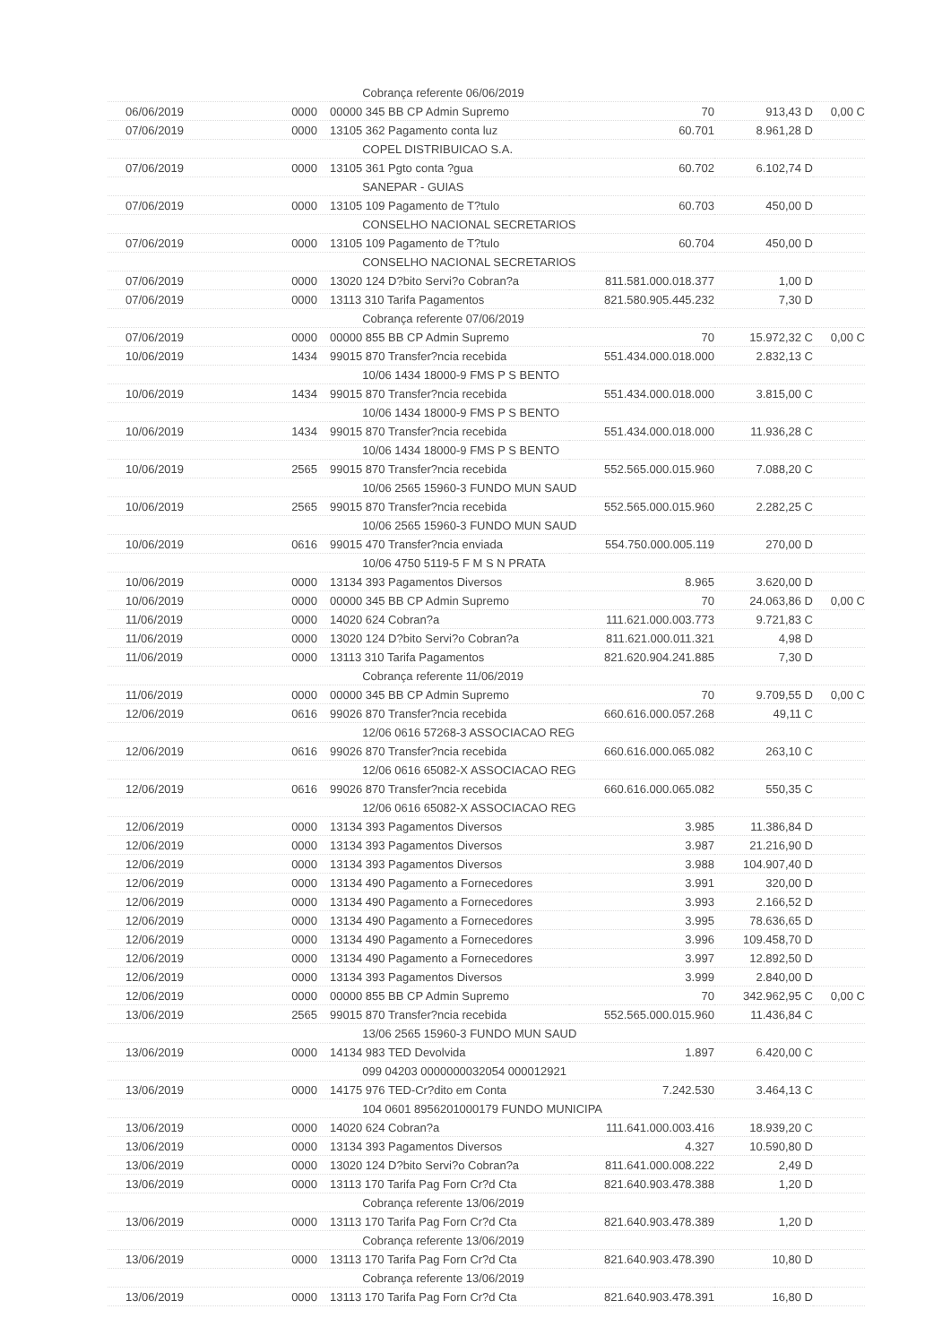| | | Cobrança referente 06/06/2019 | | | |
| 06/06/2019 | 0000 | 00000 345 BB CP Admin Supremo | 70 | 913,43 D | 0,00 C |
| 07/06/2019 | 0000 | 13105 362 Pagamento conta luz | 60.701 | 8.961,28 D | |
| | | COPEL DISTRIBUICAO S.A. | | | |
| 07/06/2019 | 0000 | 13105 361 Pgto conta ?gua | 60.702 | 6.102,74 D | |
| | | SANEPAR - GUIAS | | | |
| 07/06/2019 | 0000 | 13105 109 Pagamento de T?tulo | 60.703 | 450,00 D | |
| | | CONSELHO NACIONAL SECRETARIOS | | | |
| 07/06/2019 | 0000 | 13105 109 Pagamento de T?tulo | 60.704 | 450,00 D | |
| | | CONSELHO NACIONAL SECRETARIOS | | | |
| 07/06/2019 | 0000 | 13020 124 D?bito Servi?o Cobran?a | 811.581.000.018.377 | 1,00 D | |
| 07/06/2019 | 0000 | 13113 310 Tarifa Pagamentos | 821.580.905.445.232 | 7,30 D | |
| | | Cobrança referente 07/06/2019 | | | |
| 07/06/2019 | 0000 | 00000 855 BB CP Admin Supremo | 70 | 15.972,32 C | 0,00 C |
| 10/06/2019 | 1434 | 99015 870 Transfer?ncia recebida | 551.434.000.018.000 | 2.832,13 C | |
| | | 10/06 1434 18000-9 FMS P S BENTO | | | |
| 10/06/2019 | 1434 | 99015 870 Transfer?ncia recebida | 551.434.000.018.000 | 3.815,00 C | |
| | | 10/06 1434 18000-9 FMS P S BENTO | | | |
| 10/06/2019 | 1434 | 99015 870 Transfer?ncia recebida | 551.434.000.018.000 | 11.936,28 C | |
| | | 10/06 1434 18000-9 FMS P S BENTO | | | |
| 10/06/2019 | 2565 | 99015 870 Transfer?ncia recebida | 552.565.000.015.960 | 7.088,20 C | |
| | | 10/06 2565 15960-3 FUNDO MUN SAUD | | | |
| 10/06/2019 | 2565 | 99015 870 Transfer?ncia recebida | 552.565.000.015.960 | 2.282,25 C | |
| | | 10/06 2565 15960-3 FUNDO MUN SAUD | | | |
| 10/06/2019 | 0616 | 99015 470 Transfer?ncia enviada | 554.750.000.005.119 | 270,00 D | |
| | | 10/06 4750 5119-5 F M S N PRATA | | | |
| 10/06/2019 | 0000 | 13134 393 Pagamentos Diversos | 8.965 | 3.620,00 D | |
| 10/06/2019 | 0000 | 00000 345 BB CP Admin Supremo | 70 | 24.063,86 D | 0,00 C |
| 11/06/2019 | 0000 | 14020 624 Cobran?a | 111.621.000.003.773 | 9.721,83 C | |
| 11/06/2019 | 0000 | 13020 124 D?bito Servi?o Cobran?a | 811.621.000.011.321 | 4,98 D | |
| 11/06/2019 | 0000 | 13113 310 Tarifa Pagamentos | 821.620.904.241.885 | 7,30 D | |
| | | Cobrança referente 11/06/2019 | | | |
| 11/06/2019 | 0000 | 00000 345 BB CP Admin Supremo | 70 | 9.709,55 D | 0,00 C |
| 12/06/2019 | 0616 | 99026 870 Transfer?ncia recebida | 660.616.000.057.268 | 49,11 C | |
| | | 12/06 0616 57268-3 ASSOCIACAO REG | | | |
| 12/06/2019 | 0616 | 99026 870 Transfer?ncia recebida | 660.616.000.065.082 | 263,10 C | |
| | | 12/06 0616 65082-X ASSOCIACAO REG | | | |
| 12/06/2019 | 0616 | 99026 870 Transfer?ncia recebida | 660.616.000.065.082 | 550,35 C | |
| | | 12/06 0616 65082-X ASSOCIACAO REG | | | |
| 12/06/2019 | 0000 | 13134 393 Pagamentos Diversos | 3.985 | 11.386,84 D | |
| 12/06/2019 | 0000 | 13134 393 Pagamentos Diversos | 3.987 | 21.216,90 D | |
| 12/06/2019 | 0000 | 13134 393 Pagamentos Diversos | 3.988 | 104.907,40 D | |
| 12/06/2019 | 0000 | 13134 490 Pagamento a Fornecedores | 3.991 | 320,00 D | |
| 12/06/2019 | 0000 | 13134 490 Pagamento a Fornecedores | 3.993 | 2.166,52 D | |
| 12/06/2019 | 0000 | 13134 490 Pagamento a Fornecedores | 3.995 | 78.636,65 D | |
| 12/06/2019 | 0000 | 13134 490 Pagamento a Fornecedores | 3.996 | 109.458,70 D | |
| 12/06/2019 | 0000 | 13134 490 Pagamento a Fornecedores | 3.997 | 12.892,50 D | |
| 12/06/2019 | 0000 | 13134 393 Pagamentos Diversos | 3.999 | 2.840,00 D | |
| 12/06/2019 | 0000 | 00000 855 BB CP Admin Supremo | 70 | 342.962,95 C | 0,00 C |
| 13/06/2019 | 2565 | 99015 870 Transfer?ncia recebida | 552.565.000.015.960 | 11.436,84 C | |
| | | 13/06 2565 15960-3 FUNDO MUN SAUD | | | |
| 13/06/2019 | 0000 | 14134 983 TED Devolvida | 1.897 | 6.420,00 C | |
| | | 099 04203 0000000032054 000012921 | | | |
| 13/06/2019 | 0000 | 14175 976 TED-Cr?dito em Conta | 7.242.530 | 3.464,13 C | |
| | | 104 0601 8956201000179 FUNDO MUNICIPA | | | |
| 13/06/2019 | 0000 | 14020 624 Cobran?a | 111.641.000.003.416 | 18.939,20 C | |
| 13/06/2019 | 0000 | 13134 393 Pagamentos Diversos | 4.327 | 10.590,80 D | |
| 13/06/2019 | 0000 | 13020 124 D?bito Servi?o Cobran?a | 811.641.000.008.222 | 2,49 D | |
| 13/06/2019 | 0000 | 13113 170 Tarifa Pag Forn Cr?d Cta | 821.640.903.478.388 | 1,20 D | |
| | | Cobrança referente 13/06/2019 | | | |
| 13/06/2019 | 0000 | 13113 170 Tarifa Pag Forn Cr?d Cta | 821.640.903.478.389 | 1,20 D | |
| | | Cobrança referente 13/06/2019 | | | |
| 13/06/2019 | 0000 | 13113 170 Tarifa Pag Forn Cr?d Cta | 821.640.903.478.390 | 10,80 D | |
| | | Cobrança referente 13/06/2019 | | | |
| 13/06/2019 | 0000 | 13113 170 Tarifa Pag Forn Cr?d Cta | 821.640.903.478.391 | 16,80 D | |